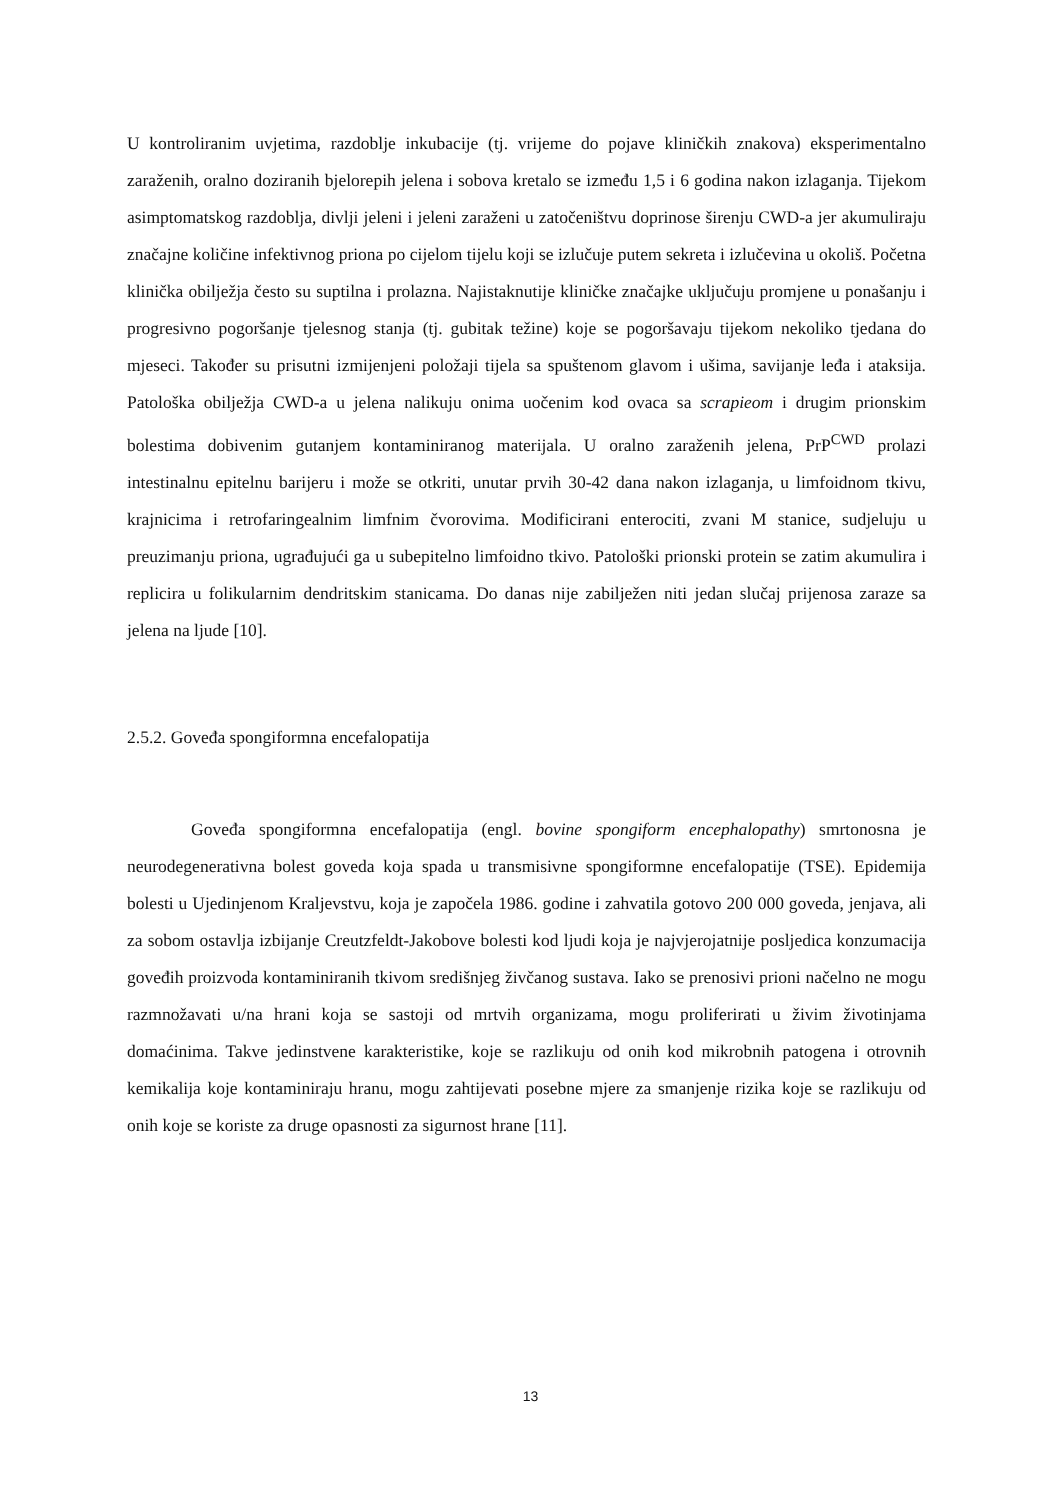U kontroliranim uvjetima, razdoblje inkubacije (tj. vrijeme do pojave kliničkih znakova) eksperimentalno zaraženih, oralno doziranih bjelorepih jelena i sobova kretalo se između 1,5 i 6 godina nakon izlaganja. Tijekom asimptomatskog razdoblja, divlji jeleni i jeleni zaraženi u zatočeništvu doprinose širenju CWD-a jer akumuliraju značajne količine infektivnog priona po cijelom tijelu koji se izlučuje putem sekreta i izlučevina u okoliš. Početna klinička obilježja često su suptilna i prolazna. Najistaknutije kliničke značajke uključuju promjene u ponašanju i progresivno pogoršanje tjelesnog stanja (tj. gubitak težine) koje se pogoršavaju tijekom nekoliko tjedana do mjeseci. Također su prisutni izmijenjeni položaji tijela sa spuštenom glavom i ušima, savijanje leđa i ataksija. Patološka obilježja CWD-a u jelena nalikuju onima uočenim kod ovaca sa scrapieom i drugim prionskim bolestima dobivenim gutanjem kontaminiranog materijala. U oralno zaraženih jelena, PrP<sup>CWD</sup> prolazi intestinalnu epitelnu barijeru i može se otkriti, unutar prvih 30-42 dana nakon izlaganja, u limfoidnom tkivu, krajnicima i retrofaringealnim limfnim čvorovima. Modificirani enterociti, zvani M stanice, sudjeluju u preuzimanju priona, ugrađujući ga u subepitelno limfoidno tkivo. Patološki prionski protein se zatim akumulira i replicira u folikularnim dendritskim stanicama. Do danas nije zabilježen niti jedan slučaj prijenosa zaraze sa jelena na ljude [10].
2.5.2. Goveđa spongiformna encefalopatija
Goveđa spongiformna encefalopatija (engl. bovine spongiform encephalopathy) smrtonosna je neurodegenerativna bolest goveda koja spada u transmisivne spongiformne encefalopatije (TSE). Epidemija bolesti u Ujedinjenom Kraljevstvu, koja je započela 1986. godine i zahvatila gotovo 200 000 goveda, jenjava, ali za sobom ostavlja izbijanje Creutzfeldt-Jakobove bolesti kod ljudi koja je najvjerojatnije posljedica konzumacija goveđih proizvoda kontaminiranih tkivom središnjeg živčanog sustava. Iako se prenosivi prioni načelno ne mogu razmnožavati u/na hrani koja se sastoji od mrtvih organizama, mogu proliferirati u živim životinjama domaćinima. Takve jedinstvene karakteristike, koje se razlikuju od onih kod mikrobnih patogena i otrovnih kemikalija koje kontaminiraju hranu, mogu zahtijevati posebne mjere za smanjenje rizika koje se razlikuju od onih koje se koriste za druge opasnosti za sigurnost hrane [11].
13